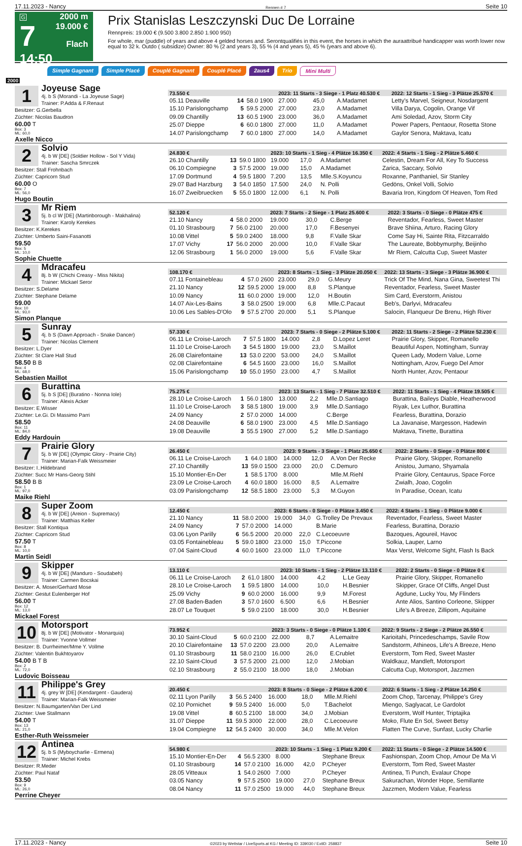17.11.2023 - Nancy Rennen # 7 Seite 10
G
7
14:50
2000 m
19.000 €
Flach
Prix Stanislas Leszczynski Duc De Lorraine
Rennpreis: 19.000 € (9.500 3.800 2.850 1.900 950)
For whole, mar (puddle) of years and above 4 gelded horses and. Serontqualifiés in this event, the horses in which the auraattribué handicapper was worth lower now equal to 32 k. Outdo ( subsidize) Owner: 80 % (2 and years 3), 55 % (4 and years 5), 45 % (years and above 6).
Simple Gagnant Simple Placé Couplé Gagnant Couplé Placé 2aus4 Trio Mini Multi
2000
| 1 Joyeuse Sage 4j. b S (Morandi - La Joyeuse Sage) Trainer: P.Adda & F.Renaut Besitzer: G.Gerbella Züchter: Nicolas Baudron 60.00 T Box: 3 ML: 60,0 Axelle Nicco | / 73.550 € / / / 2023: 11 Starts - 3 Siege - 1 Platz 40.530 € / / / 2022: 12 Starts - 1 Sieg - 3 Plätze 25.570 € / / --- / --- / --- / --- / --- / --- / --- / / 05.11 Deauville / 14 / 58.0 1900 / 27.000 / 45,0 / A.Madamet / Letty's Marvel, Seigneur, Nosdargent / / 15.10 Parislongchamp / 5 / 59.5 2000 / 27.000 / 23,0 / A.Madamet / Villa Darya, Cogolin, Orange Vif / / 09.09 Chantilly / 13 / 60.5 1900 / 23.000 / 36,0 / A.Madamet / Ami Soledad, Azov, Storm City / / 25.07 Dieppe / 6 / 60.0 1800 / 27.000 / 11,0 / A.Madamet / Power Papers, Pentaour, Rosetta Stone / / 14.07 Parislongchamp / 7 / 60.0 1800 / 27.000 / 14,0 / A.Madamet / Gaylor Senora, Maktava, Icatu / |
| 2 Solvio 4j. b W [DE] (Soldier Hollow - Sol Y Vida) Trainer: Sascha Smrczek Besitzer: Stall Frohnbach Züchter: Capricorn Stud 60.00 O Box: 7 ML: 56,0 Hugo Boutin | / 24.830 € / / / 2023: 10 Starts - 1 Sieg - 4 Plätze 16.350 € / / / 2022: 4 Starts - 1 Sieg - 2 Plätze 5.460 € / / --- / --- / --- / --- / --- / --- / --- / / 26.10 Chantilly / 13 / 59.0 1800 / 19.000 / 17,0 / A.Madamet / Celestin, Dream For All, Key To Success / / 06.10 Compiegne / 3 / 57.5 2000 / 19.000 / 15,0 / A.Madamet / Zarica, Saccary, Solvio / / 17.09 Dortmund / 4 / 59.5 1800 / 7.200 / 13,5 / Mlle.S.Koyuncu / Roxanne, Panthaniel, Sir Stanley / / 29.07 Bad Harzburg / 3 / 54.0 1850 / 17.500 / 24,0 / N. Polli / Gedöns, Onkel Volli, Solvio / / 16.07 Zweibruecken / 5 / 55.0 1800 / 12.000 / 6,1 / N. Polli / Bavaria Iron, Kingdom Of Heaven, Tom Red / |
| 3 Mr Riem 5j. b cl W [DE] (Martinborough - Makhalina) Trainer: Karoly Kerekes Besitzer: K.Kerekes Züchter: Umberto Saini-Fasanotti 59.50 Box: 5 ML: 10,0 Sophie Chuette | / 52.120 € / / / 2023: 7 Starts - 2 Siege - 1 Platz 25.600 € / / / 2022: 3 Starts - 0 Siege - 0 Plätze 475 € / / --- / --- / --- / --- / --- / --- / --- / / 21.10 Nancy / 4 / 58.0 2000 / 19.000 / 30,0 / C.Berge / Reventador, Fearless, Sweet Master / / 01.10 Strasbourg / 7 / 56.0 2100 / 20.000 / 17,0 / F.Besenyei / Brave Shiina, Arturo, Racing Glory / / 10.08 Vittel / 5 / 59.0 2400 / 18.000 / 9,8 / F.Valle Skar / Come Say Hi, Sainte Rita, Fitzcarraldo / / 17.07 Vichy / 17 / 56.0 2000 / 20.000 / 10,0 / F.Valle Skar / The Laureate, Bobbymurphy, Beijinho / / 12.06 Strasbourg / 1 / 56.0 2000 / 19.000 / 5,6 / F.Valle Skar / Mr Riem, Calcutta Cup, Sweet Master / |
| 4 Mdracafeu 8j. b W (Chichi Creasy - Miss Nikita) Trainer: Mickael Seror Besitzer: S.Delame Züchter: Stephane Delame 59.00 Box: 10 ML: 93,0 Simon Planque | / 108.170 € / / / 2023: 8 Starts - 1 Sieg - 3 Plätze 20.050 € / / / 2022: 13 Starts - 3 Siege - 3 Plätze 36.900 € / / --- / --- / --- / --- / --- / --- / --- / / 07.11 Fontainebleau / 4 / 57.0 2600 / 23.000 / 29,0 / G.Meury / Trick Of The Mind, Nana Gina, Sweetest Thi / / 21.10 Nancy / 12 / 59.5 2000 / 19.000 / 8,8 / S.Planque / Reventador, Fearless, Sweet Master / / 10.09 Nancy / 11 / 60.0 2000 / 19.000 / 12,0 / H.Boutin / Sim Card, Everstorm, Anistou / / 14.07 Aix-Les-Bains / 3 / 58.0 2500 / 19.000 / 6,8 / Mlle.C.Pacaut / Beb's, Darlyvi, Mdracafeu / / 10.06 Les Sables-D'Olo / 9 / 57.5 2700 / 20.000 / 5,1 / S.Planque / Salocin, Flanqueur De Brenu, High River / |
| 5 Sunray 4j. b S (Dawn Approach - Snake Dancer) Trainer: Nicolas Clement Besitzer: L.Dyer Züchter: St Clare Hall Stud 58.50 B B Box: 4 ML: 68,0 Sebastien Maillot | / 57.330 € / / / 2023: 7 Starts - 0 Siege - 2 Plätze 5.100 € / / / 2022: 11 Starts - 2 Siege - 2 Plätze 52.230 € / / --- / --- / --- / --- / --- / --- / --- / / 06.11 Le Croise-Laroch / 7 / 57.5 1800 / 14.000 / 2,8 / D.Lopez Leret / Prairie Glory, Skipper, Romanello / / 11.10 Le Croise-Laroch / 3 / 54.5 1800 / 19.000 / 23,0 / S.Maillot / Beautiful Aspen, Nottingham, Sunray / / 26.08 Clairefontaine / 13 / 53.0 2200 / 53.000 / 24,0 / S.Maillot / Queen Lady, Modern Value, Lorne / / 02.08 Clairefontaine / 6 / 54.5 1600 / 23.000 / 16,0 / S.Maillot / Nottingham, Azov, Fuego Del Amor / / 15.06 Parislongchamp / 10 / 55.0 1950 / 23.000 / 4,7 / S.Maillot / North Hunter, Azov, Pentaour / |
| 6 Burattina 5j. b S [DE] (Buratino - Nonna Iole) Trainer: Alexis Acker Besitzer: E.Wisser Züchter: Le.Gi. Di Massimo Parri 58.50 Box: 11 ML: 84,0 Eddy Hardouin | / 75.275 € / / / 2023: 13 Starts - 1 Sieg - 7 Plätze 32.510 € / / / 2022: 11 Starts - 1 Sieg - 4 Plätze 19.505 € / / --- / --- / --- / --- / --- / --- / --- / / 28.10 Le Croise-Laroch / 1 / 56.0 1800 / 13.000 / 2,2 / Mlle.D.Santiago / Burattina, Baileys Diable, Heatherwood / / 11.10 Le Croise-Laroch / 3 / 58.5 1800 / 19.000 / 3,9 / Mlle.D.Santiago / Riyak, Lex Luthor, Burattina / / 24.09 Nancy / 2 / 57.0 2000 / 14.000 / / C.Berge / Fearless, Burattina, Dorazio / / 24.08 Deauville / 6 / 58.0 1900 / 23.000 / 4,5 / Mlle.D.Santiago / La Javanaise, Margesson, Hadewin / / 19.08 Deauville / 3 / 55.5 1900 / 27.000 / 5,2 / Mlle.D.Santiago / Maktava, Tinette, Burattina / |
| 7 Prairie Glory 5j. b W [DE] (Olympic Glory - Prairie City) Trainer: Marian-Falk Weissmeier Besitzer: I..Hildebrand Züchter: Succ Mr Hans-Georg Stihl 58.50 B B Box: 1 ML: 97,0 Maike Riehl | / 26.450 € / / / 2023: 9 Starts - 3 Siege - 1 Platz 25.650 € / / / 2022: 2 Starts - 0 Siege - 0 Plätze 800 € / / --- / --- / --- / --- / --- / --- / --- / / 06.11 Le Croise-Laroch / 1 / 64.0 1800 / 14.000 / 12,0 / A.Von Der Recke / Prairie Glory, Skipper, Romanello / / 27.10 Chantilly / 13 / 59.0 1500 / 23.000 / 20,0 / C.Demuro / Anistou, Jumano, Shyamala / / 15.10 Montier-En-Der / 1 / 58.5 1700 / 8.000 / / Mlle.M.Riehl / Prairie Glory, Centaurus, Space Force / / 23.09 Le Croise-Laroch / 4 / 60.0 1800 / 16.000 / 8,5 / A.Lemaitre / Zwialh, Joao, Cogolin / / 03.09 Parislongchamp / 12 / 58.5 1800 / 23.000 / 5,3 / M.Guyon / In Paradise, Ocean, Icatu / |
| 8 Super Zoom 4j. b W [DE] (Areion - Supremacy) Trainer: Matthias Keller Besitzer: Stall Kontiqua Züchter: Capricorn Stud 57.50 T Box: 8 ML: 10,0 Martin Seidl | / 12.450 € / / / 2023: 6 Starts - 0 Siege - 0 Plätze 3.450 € / / / 2022: 4 Starts - 1 Sieg - 0 Plätze 9.000 € / / --- / --- / --- / --- / --- / --- / --- / / 21.10 Nancy / 11 / 58.0 2000 / 19.000 / 34,0 / G.Trolley De Prevaux / Reventador, Fearless, Sweet Master / / 24.09 Nancy / 7 / 57.0 2000 / 14.000 / / B.Marie / Fearless, Burattina, Dorazio / / 03.06 Lyon Parilly / 6 / 56.5 2000 / 20.000 / 22,0 / C.Lecoeuvre / Bazoques, Agoureil, Havoc / / 03.05 Fontainebleau / 5 / 59.0 1800 / 23.000 / 15,0 / T.Piccone / Solkia, Lauper, Larno / / 07.04 Saint-Cloud / 4 / 60.0 1600 / 23.000 / 11,0 / T.Piccone / Max Verst, Welcome Sight, Flash Is Back / |
| 9 Skipper 4j. b W [DE] (Manduro - Soudabeh) Trainer: Carmen Bocskai Besitzer: A. Moser/Gerhard Mose Züchter: Gestut Eulenberger Hof 56.00 T Box: 12 ML: 13,0 Mickael Forest | / 13.110 € / / / 2023: 10 Starts - 1 Sieg - 2 Plätze 13.110 € / / / 2022: 2 Starts - 0 Siege - 0 Plätze 0 € / / --- / --- / --- / --- / --- / --- / --- / / 06.11 Le Croise-Laroch / 2 / 61.0 1800 / 14.000 / 4,2 / L.Le Geay / Prairie Glory, Skipper, Romanello / / 28.10 Le Croise-Laroch / 1 / 59.5 1800 / 14.000 / 10,0 / H.Besnier / Skipper, Grace Of Cliffs, Angel Dust / / 25.09 Vichy / 9 / 60.0 2000 / 16.000 / 9,9 / M.Forest / Agdune, Lucky You, My Flinders / / 27.08 Baden-Baden / 3 / 57.0 1600 / 6.500 / 6,6 / H.Besnier / Ante Alios, Santino Corleone, Skipper / / 28.07 Le Touquet / 5 / 59.0 2100 / 18.000 / 30,0 / H.Besnier / Life's A Breeze, Zillipom, Aquitaine / |
| 10 Motorsport 8j. b W [DE] (Motivator - Monarquia) Trainer: Yvonne Vollmer Besitzer: B. Durrheimer/Mme Y. Vollme Züchter: Valentin Bukhtoyarov 54.00 B T B Box: 2 ML: 72,0 Ludovic Boisseau | / 73.952 € / / / 2023: 3 Starts - 0 Siege - 0 Plätze 1.100 € / / / 2022: 9 Starts - 2 Siege - 2 Plätze 26.550 € / / --- / --- / --- / --- / --- / --- / --- / / 30.10 Saint-Cloud / 5 / 60.0 2100 / 22.000 / 8,7 / A.Lemaitre / Karioitahi, Princedeschamps, Savile Row / / 20.10 Clairefontaine / 13 / 57.0 2200 / 23.000 / 20,0 / A.Lemaitre / Sandstorm, Athineos, Life's A Breeze, Heno / / 01.10 Strasbourg / 11 / 58.0 2100 / 16.000 / 26,0 / E.Crublet / Everstorm, Tom Red, Sweet Master / / 22.10 Saint-Cloud / 3 / 57.5 2000 / 21.000 / 12,0 / J.Mobian / Waldkauz, Mandleft, Motorsport / / 02.10 Strasbourg / 2 / 55.0 2100 / 18.000 / 18,0 / J.Mobian / Calcutta Cup, Motorsport, Jazzmen / |
| 11 Philippe's Grey 4j. grey W [DE] (Kendargent - Gaudera) Trainer: Marian-Falk Weissmeier Besitzer: N.Baumgarten/Van Der Lind Züchter: Uwe Stallmann 54.00 T Box: 13 ML: 21,0 Esther-Ruth Weissmeier | / 20.450 € / / / 2023: 8 Starts - 0 Siege - 2 Plätze 6.200 € / / / 2022: 6 Starts - 1 Sieg - 2 Plätze 14.250 € / / --- / --- / --- / --- / --- / --- / --- / / 02.11 Lyon Parilly / 3 / 56.5 2400 / 16.000 / 18,0 / Mlle.M.Riehl / Zoom Chop, Tarcenay, Philippe's Grey / / 02.10 Pornichet / 9 / 59.5 2400 / 16.000 / 5,0 / T.Bachelot / Miengo, Saglyacat, Le Gardolot / / 19.08 Vittel / 8 / 60.5 2100 / 18.000 / 34,0 / J.Mobian / Everstorm, Wolf Hunter, Triptajika / / 31.07 Dieppe / 11 / 59.5 3000 / 22.000 / 28,0 / C.Lecoeuvre / Moko, Flute En Sol, Sweet Betsy / / 19.04 Compiegne / 12 / 54.5 2400 / 30.000 / 34,0 / Mlle.M.Velon / Flatten The Curve, Sunfast, Lucky Charlie / |
| 12 Antinea 5j. b S (Myboycharlie - Ermena) Trainer: Michel Krebs Besitzer: R.Meder Züchter: Paul Nataf 53.50 Box: 9 ML: 26,0 Perrine Cheyer | / 54.980 € / / / 2023: 10 Starts - 1 Sieg - 1 Platz 9.200 € / / / 2022: 11 Starts - 0 Siege - 2 Plätze 14.500 € / / --- / --- / --- / --- / --- / --- / --- / / 15.10 Montier-En-Der / 4 / 56.5 2300 / 8.000 / / Stephane Breux / Fashionspan, Zoom Chop, Amour De Ma Vi / / 01.10 Strasbourg / 14 / 57.0 2100 / 16.000 / 42,0 / P.Cheyer / Everstorm, Tom Red, Sweet Master / / 28.05 Vitteaux / 1 / 54.0 2600 / 7.000 / / P.Cheyer / Antinea, Ti Punch, Evalaur Chope / / 03.05 Nancy / 9 / 57.5 2500 / 19.000 / 27,0 / Stephane Breux / Sakurachan, Wonder Hope, Semillante / / 08.04 Nancy / 11 / 57.0 2500 / 19.000 / 44,0 / Stephane Breux / Jazzmen, Modern Value, Fearless / |
17.11.2023 - Nancy ©2023 by Wettstar / LiveSports.at KG / Meeting ID: 339030 / ExtID: 258837 Seite 10